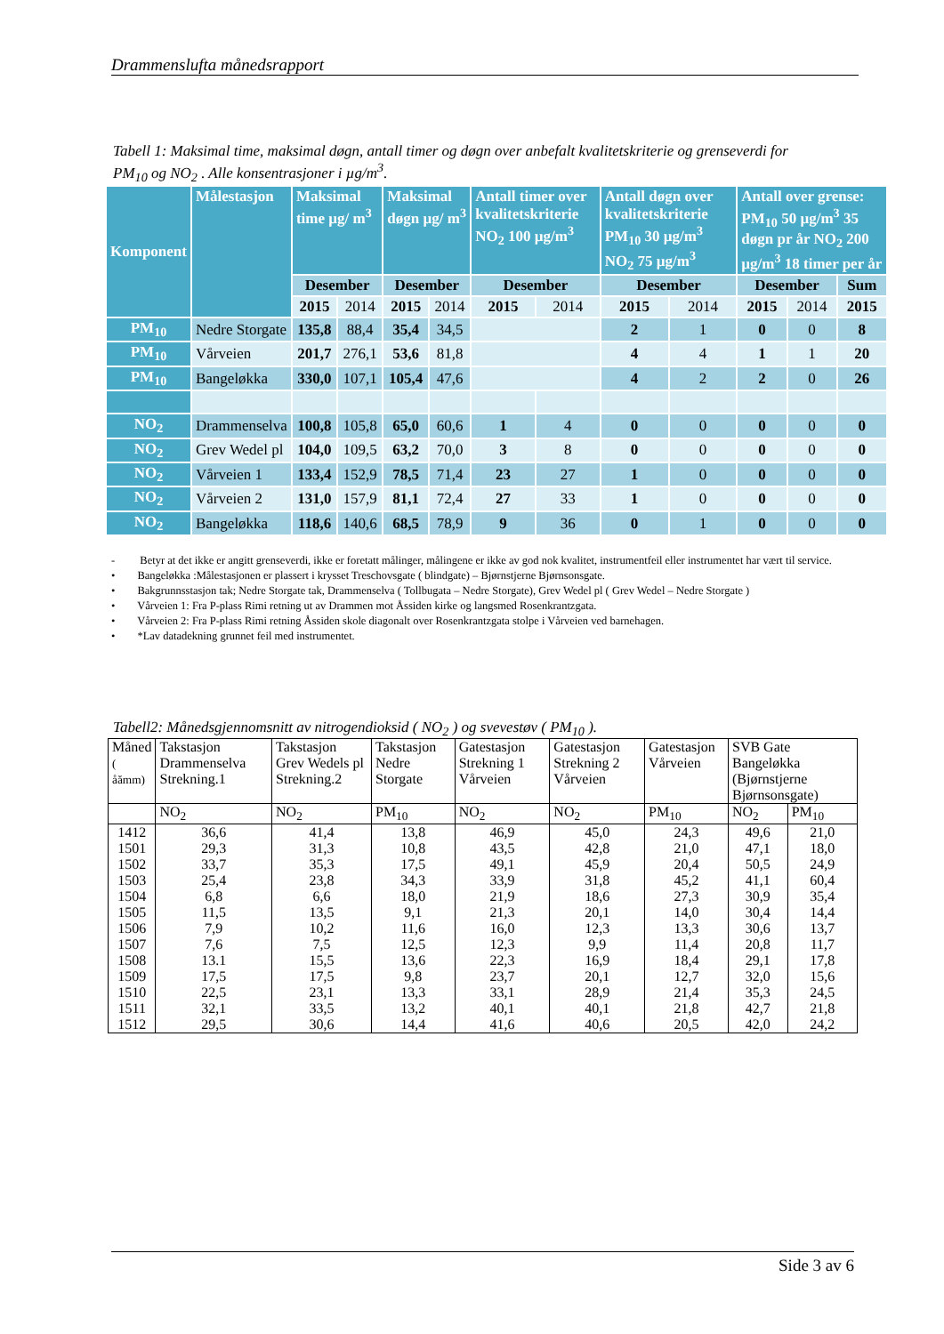Drammenslufta månedsrapport
Tabell 1: Maksimal time, maksimal døgn, antall timer og døgn over anbefalt kvalitetskriterie og grenseverdi for PM<sub>10</sub> og NO<sub>2</sub> . Alle konsentrasjoner i µg/m<sup>3</sup>.
| Komponent | Målestasjon | Maksimal time µg/ m<sup>3</sup> | | Maksimal døgn µg/ m<sup>3</sup> | | Antall timer over kvalitetskriterie NO<sub>2</sub> 100 µg/m<sup>3</sup> | | Antall døgn over kvalitetskriterie PM<sub>10</sub> 30 µg/m<sup>3</sup> NO<sub>2</sub> 75 µg/m<sup>3</sup> | | Antall over grense: PM<sub>10</sub> 50 µg/m<sup>3</sup> 35 døgn pr år NO<sub>2</sub> 200 µg/m<sup>3</sup> 18 timer per år | | |
| --- | --- | --- | --- | --- | --- | --- | --- | --- | --- | --- | --- | --- |
| | | Desember | | Desember | | Desember | | Desember | | Desember | | Sum |
| | | 2015 | 2014 | 2015 | 2014 | 2015 | 2014 | 2015 | 2014 | 2015 | 2014 | 2015 |
| PM<sub>10</sub> | Nedre Storgate | 135,8 | 88,4 | 35,4 | 34,5 | | | 2 | 1 | 0 | 0 | 8 |
| PM<sub>10</sub> | Vårveien | 201,7 | 276,1 | 53,6 | 81,8 | | | 4 | 4 | 1 | 1 | 20 |
| PM<sub>10</sub> | Bangeløkka | 330,0 | 107,1 | 105,4 | 47,6 | | | 4 | 2 | 2 | 0 | 26 |
| NO<sub>2</sub> | Drammenselva | 100,8 | 105,8 | 65,0 | 60,6 | 1 | 4 | 0 | 0 | 0 | 0 | 0 |
| NO<sub>2</sub> | Grev Wedel pl | 104,0 | 109,5 | 63,2 | 70,0 | 3 | 8 | 0 | 0 | 0 | 0 | 0 |
| NO<sub>2</sub> | Vårveien 1 | 133,4 | 152,9 | 78,5 | 71,4 | 23 | 27 | 1 | 0 | 0 | 0 | 0 |
| NO<sub>2</sub> | Vårveien 2 | 131,0 | 157,9 | 81,1 | 72,4 | 27 | 33 | 1 | 0 | 0 | 0 | 0 |
| NO<sub>2</sub> | Bangeløkka | 118,6 | 140,6 | 68,5 | 78,9 | 9 | 36 | 0 | 1 | 0 | 0 | 0 |
- Betyr at det ikke er angitt grenseverdi, ikke er foretatt målinger, målingene er ikke av god nok kvalitet, instrumentfeil eller instrumentet har vært til service.
• Bangeløkka :Målestasjonen er plassert i krysset Treschovsgate ( blindgate) – Bjørnstjerne Bjørnsonsgate.
• Bakgrunnsstasjon tak; Nedre Storgate tak, Drammenselva ( Tollbugata – Nedre Storgate), Grev Wedel pl ( Grev Wedel – Nedre Storgate )
• Vårveien 1: Fra P-plass Rimi retning ut av Drammen mot Åssiden kirke og langsmed Rosenkrantzgata.
• Vårveien 2: Fra P-plass Rimi retning Åssiden skole diagonalt over Rosenkrantzgata stolpe i Vårveien ved barnehagen.
• *Lav datadekning grunnet feil med instrumentet.
Tabell2: Månedsgjennomsnitt av nitrogendioksid ( NO<sub>2</sub> ) og svevestøv ( PM<sub>10</sub> ).
| Måned ( åămm) | Takstasjon Drammenselva Strekning.1 | Takstasjon Grev Wedels pl Strekning.2 | Takstasjon Nedre Storgate | Gatestasjon Strekning 1 Vårveien | Gatestasjon Strekning 2 Vårveien | Gatestasjon Vårveien | SVB Gate Bangeløkka (Bjørnstjerne Bjørnsonsgate) | |
| | NO<sub>2</sub> | NO<sub>2</sub> | PM<sub>10</sub> | NO<sub>2</sub> | NO<sub>2</sub> | PM<sub>10</sub> | NO<sub>2</sub> | PM<sub>10</sub> |
| 1412 | 36,6 | 41,4 | 13,8 | 46,9 | 45,0 | 24,3 | 49,6 | 21,0 |
| 1501 | 29,3 | 31,3 | 10,8 | 43,5 | 42,8 | 21,0 | 47,1 | 18,0 |
| 1502 | 33,7 | 35,3 | 17,5 | 49,1 | 45,9 | 20,4 | 50,5 | 24,9 |
| 1503 | 25,4 | 23,8 | 34,3 | 33,9 | 31,8 | 45,2 | 41,1 | 60,4 |
| 1504 | 6,8 | 6,6 | 18,0 | 21,9 | 18,6 | 27,3 | 30,9 | 35,4 |
| 1505 | 11,5 | 13,5 | 9,1 | 21,3 | 20,1 | 14,0 | 30,4 | 14,4 |
| 1506 | 7,9 | 10,2 | 11,6 | 16,0 | 12,3 | 13,3 | 30,6 | 13,7 |
| 1507 | 7,6 | 7,5 | 12,5 | 12,3 | 9,9 | 11,4 | 20,8 | 11,7 |
| 1508 | 13.1 | 15,5 | 13,6 | 22,3 | 16,9 | 18,4 | 29,1 | 17,8 |
| 1509 | 17,5 | 17,5 | 9,8 | 23,7 | 20,1 | 12,7 | 32,0 | 15,6 |
| 1510 | 22,5 | 23,1 | 13,3 | 33,1 | 28,9 | 21,4 | 35,3 | 24,5 |
| 1511 | 32,1 | 33,5 | 13,2 | 40,1 | 40,1 | 21,8 | 42,7 | 21,8 |
| 1512 | 29,5 | 30,6 | 14,4 | 41,6 | 40,6 | 20,5 | 42,0 | 24,2 |
Side 3 av 6